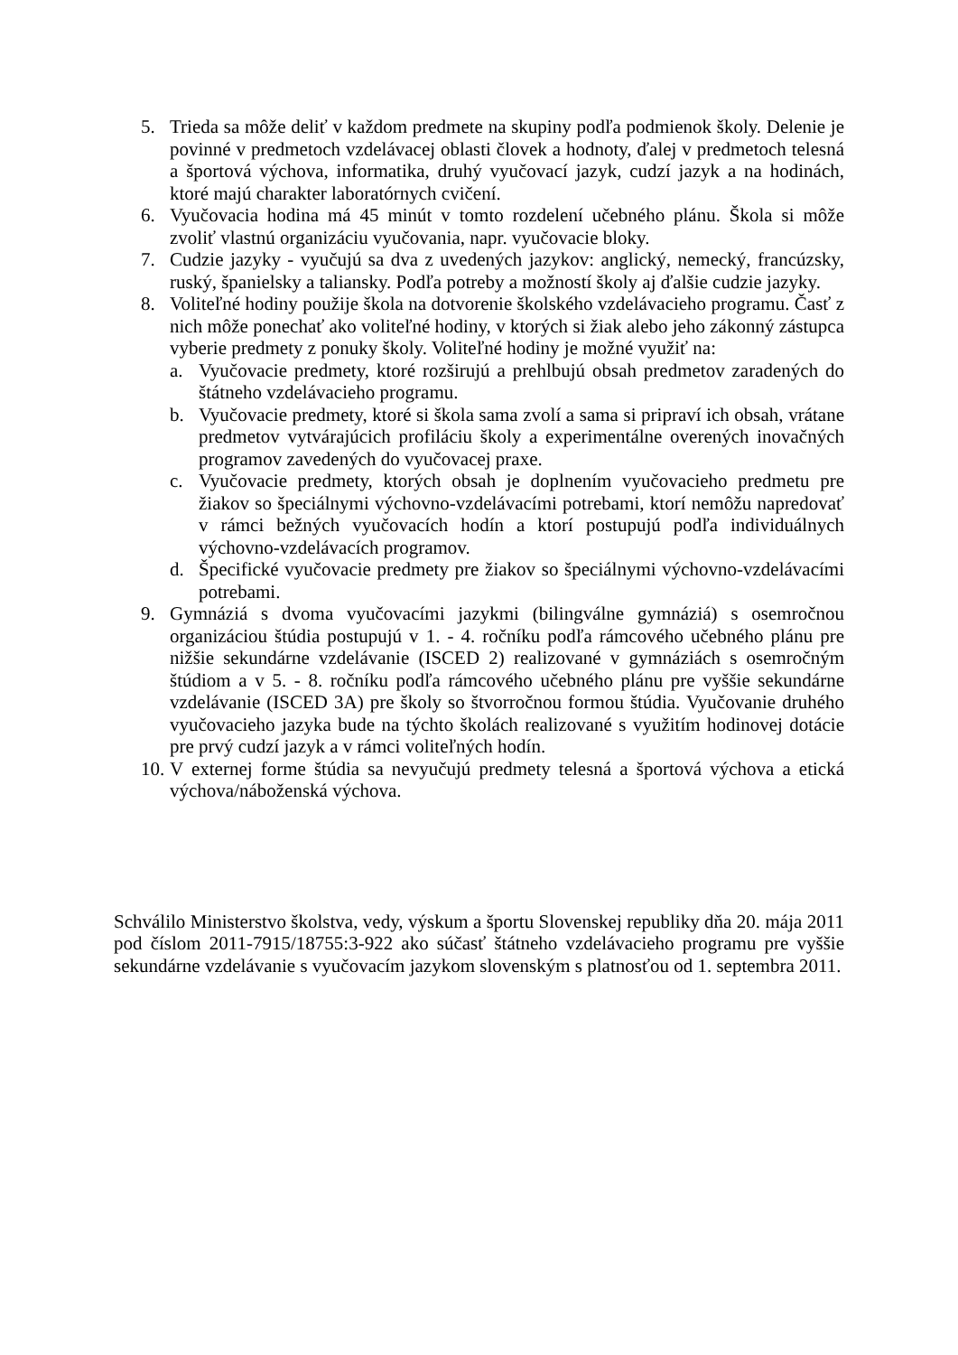5. Trieda sa môže deliť v každom predmete na skupiny podľa podmienok školy. Delenie je povinné v predmetoch vzdelávacej oblasti človek a hodnoty, ďalej v predmetoch telesná a športová výchova, informatika, druhý vyučovací jazyk, cudzí jazyk a na hodinách, ktoré majú charakter laboratórnych cvičení.
6. Vyučovacia hodina má 45 minút v tomto rozdelení učebného plánu. Škola si môže zvoliť vlastnú organizáciu vyučovania, napr. vyučovacie bloky.
7. Cudzie jazyky - vyučujú sa dva z uvedených jazykov: anglický, nemecký, francúzsky, ruský, španielsky a taliansky. Podľa potreby a možností školy aj ďalšie cudzie jazyky.
8. Voliteľné hodiny použije škola na dotvorenie školského vzdelávacieho programu. Časť z nich môže ponechať ako voliteľné hodiny, v ktorých si žiak alebo jeho zákonný zástupca vyberie predmety z ponuky školy. Voliteľné hodiny je možné využiť na:
a. Vyučovacie predmety, ktoré rozširujú a prehlbujú obsah predmetov zaradených do štátneho vzdelávacieho programu.
b. Vyučovacie predmety, ktoré si škola sama zvolí a sama si pripraví ich obsah, vrátane predmetov vytvárajúcich profiláciu školy a experimentálne overených inovačných programov zavedených do vyučovacej praxe.
c. Vyučovacie predmety, ktorých obsah je doplnením vyučovacieho predmetu pre žiakov so špeciálnymi výchovno-vzdelávacími potrebami, ktorí nemôžu napredovať v rámci bežných vyučovacích hodín a ktorí postupujú podľa individuálnych výchovno-vzdelávacích programov.
d. Špecifické vyučovacie predmety pre žiakov so špeciálnymi výchovno-vzdelávacími potrebami.
9. Gymnáziá s dvoma vyučovacími jazykmi (bilingválne gymnáziá) s osemročnou organizáciou štúdia postupujú v 1. - 4. ročníku podľa rámcového učebného plánu pre nižšie sekundárne vzdelávanie (ISCED 2) realizované v gymnáziách s osemročným štúdiom a v 5. - 8. ročníku podľa rámcového učebného plánu pre vyššie sekundárne vzdelávanie (ISCED 3A) pre školy so štvorročnou formou štúdia. Vyučovanie druhého vyučovacieho jazyka bude na týchto školách realizované s využitím hodinovej dotácie pre prvý cudzí jazyk a v rámci voliteľných hodín.
10. V externej forme štúdia sa nevyučujú predmety telesná a športová výchova a etická výchova/náboženská výchova.
Schválilo Ministerstvo školstva, vedy, výskum a športu Slovenskej republiky dňa 20. mája 2011 pod číslom 2011-7915/18755:3-922 ako súčasť štátneho vzdelávacieho programu pre vyššie sekundárne vzdelávanie s vyučovacím jazykom slovenským s platnosťou od 1. septembra 2011.